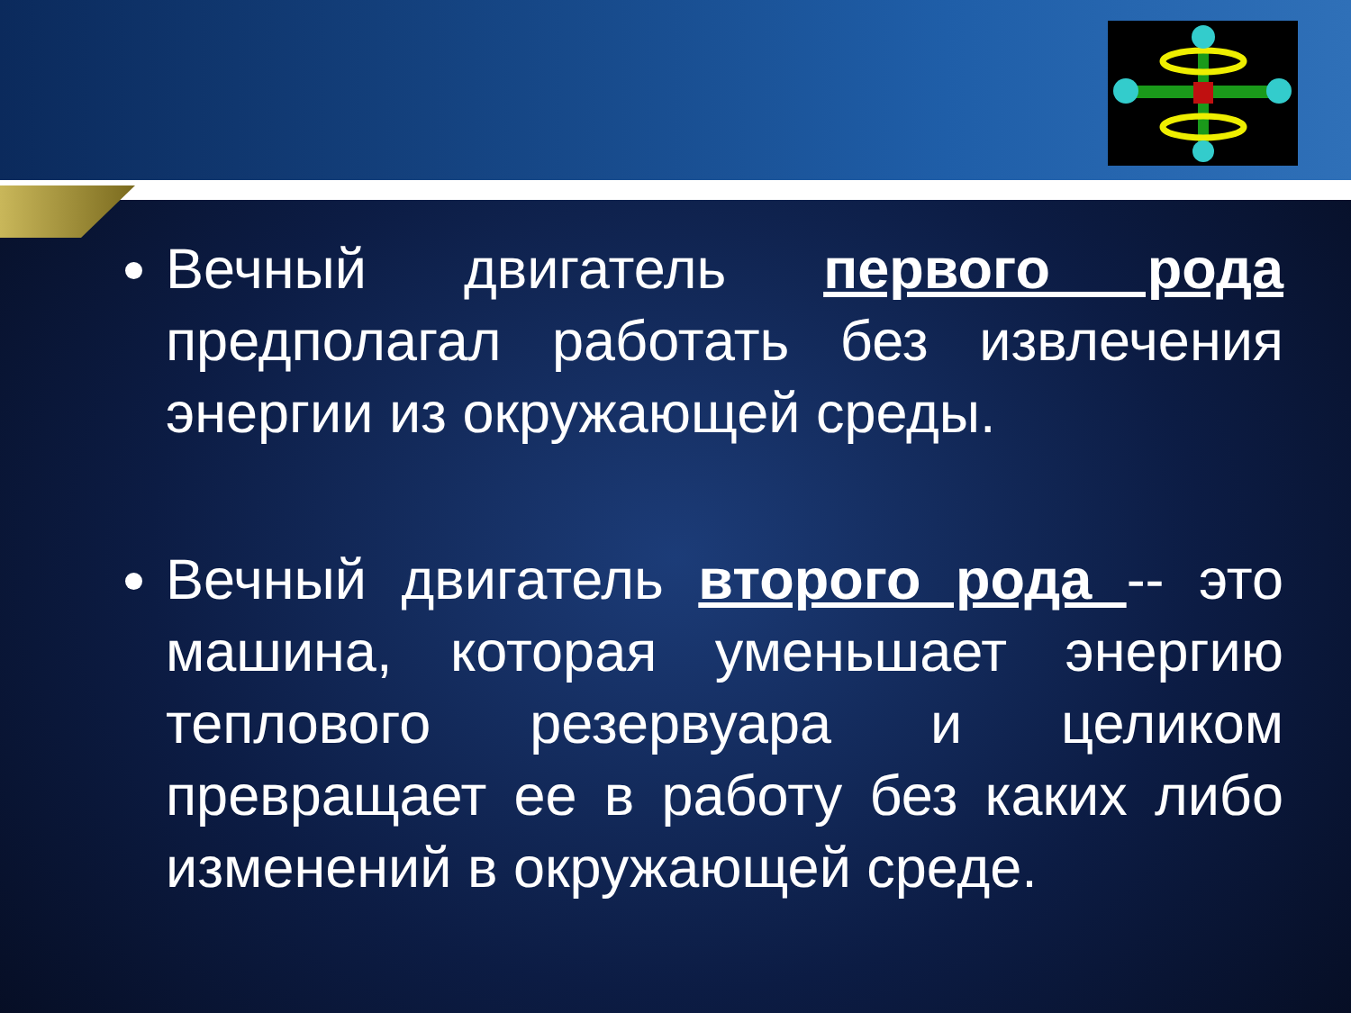Вечный двигатель первого рода предполагал работать без извлечения энергии из окружающей среды.
Вечный двигатель второго рода -- это машина, которая уменьшает энергию теплового резервуара и целиком превращает ее в работу без каких либо изменений в окружающей среде.